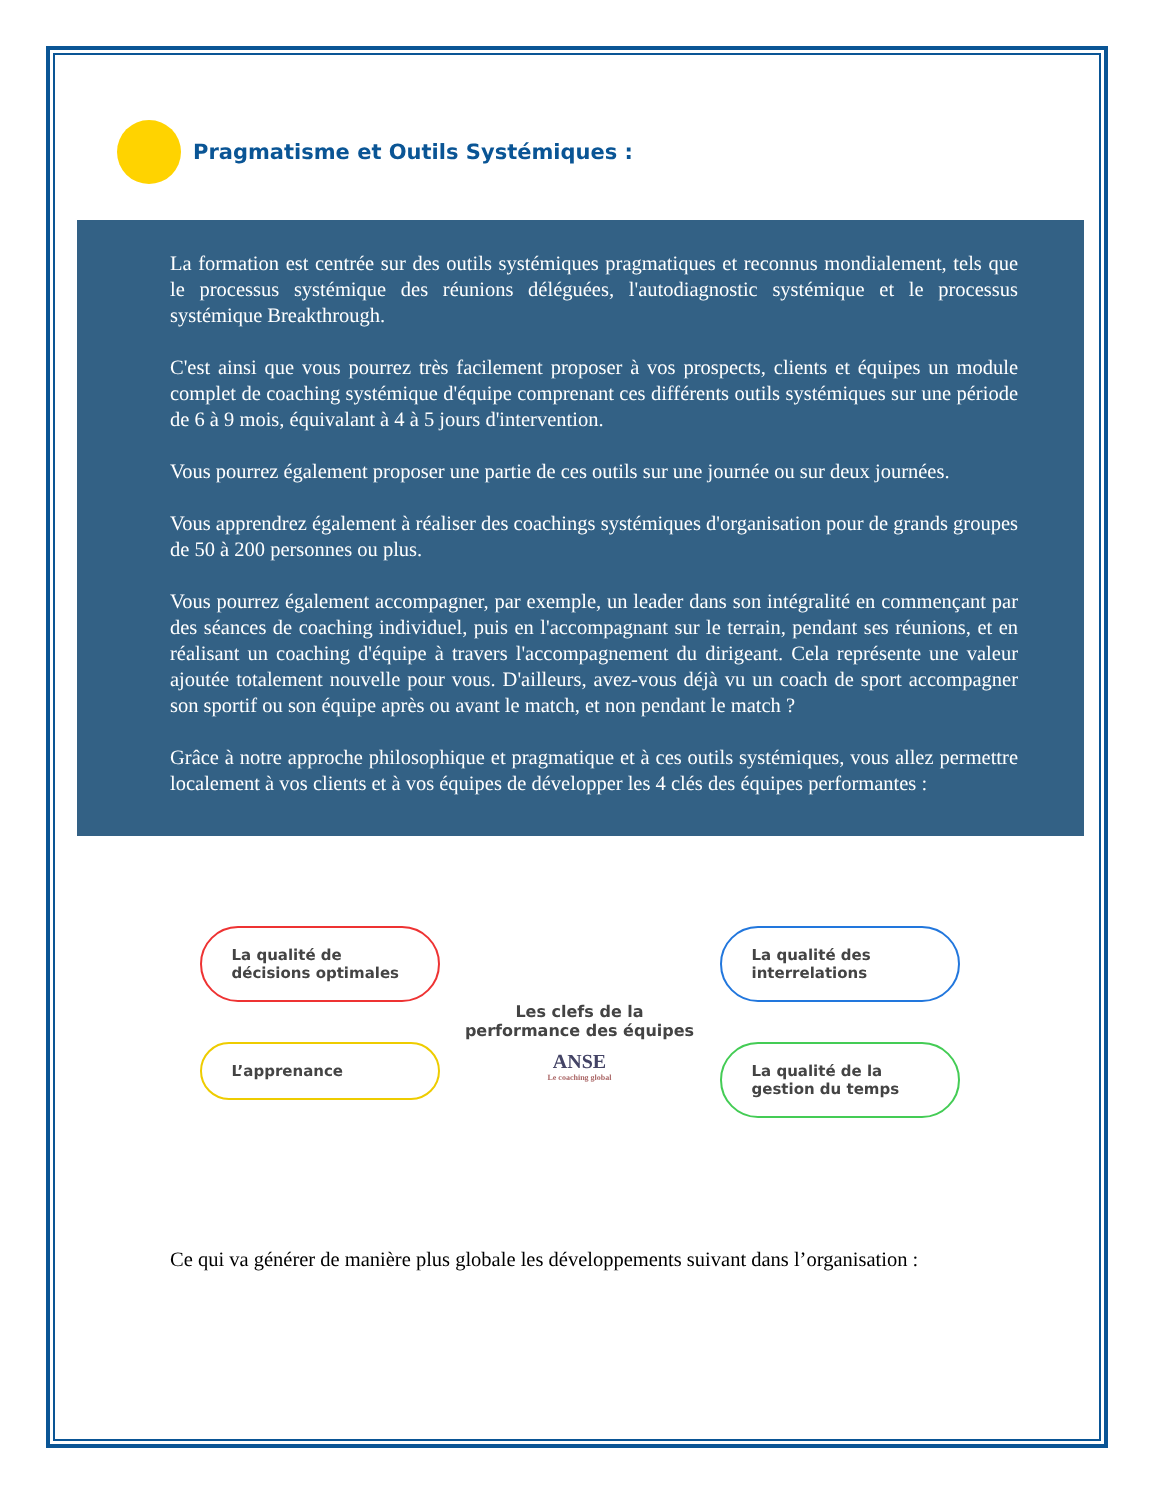Pragmatisme et Outils Systémiques :
La formation est centrée sur des outils systémiques pragmatiques et reconnus mondialement, tels que le processus systémique des réunions déléguées, l'autodiagnostic systémique et le processus systémique Breakthrough.
C'est ainsi que vous pourrez très facilement proposer à vos prospects, clients et équipes un module complet de coaching systémique d'équipe comprenant ces différents outils systémiques sur une période de 6 à 9 mois, équivalant à 4 à 5 jours d'intervention.
Vous pourrez également proposer une partie de ces outils sur une journée ou sur deux journées.
Vous apprendrez également à réaliser des coachings systémiques d'organisation pour de grands groupes de 50 à 200 personnes ou plus.
Vous pourrez également accompagner, par exemple, un leader dans son intégralité en commençant par des séances de coaching individuel, puis en l'accompagnant sur le terrain, pendant ses réunions, et en réalisant un coaching d'équipe à travers l'accompagnement du dirigeant. Cela représente une valeur ajoutée totalement nouvelle pour vous. D'ailleurs, avez-vous déjà vu un coach de sport accompagner son sportif ou son équipe après ou avant le match, et non pendant le match ?
Grâce à notre approche philosophique et pragmatique et à ces outils systémiques, vous allez permettre localement à vos clients et à vos équipes de développer les 4 clés des équipes performantes :
La qualité de décisions optimales
L’apprenance
Les clefs de la performance des équipes
ANSE
Le coaching global
La qualité des interrelations
La qualité de la gestion du temps
Ce qui va générer de manière plus globale les développements suivant dans l’organisation :